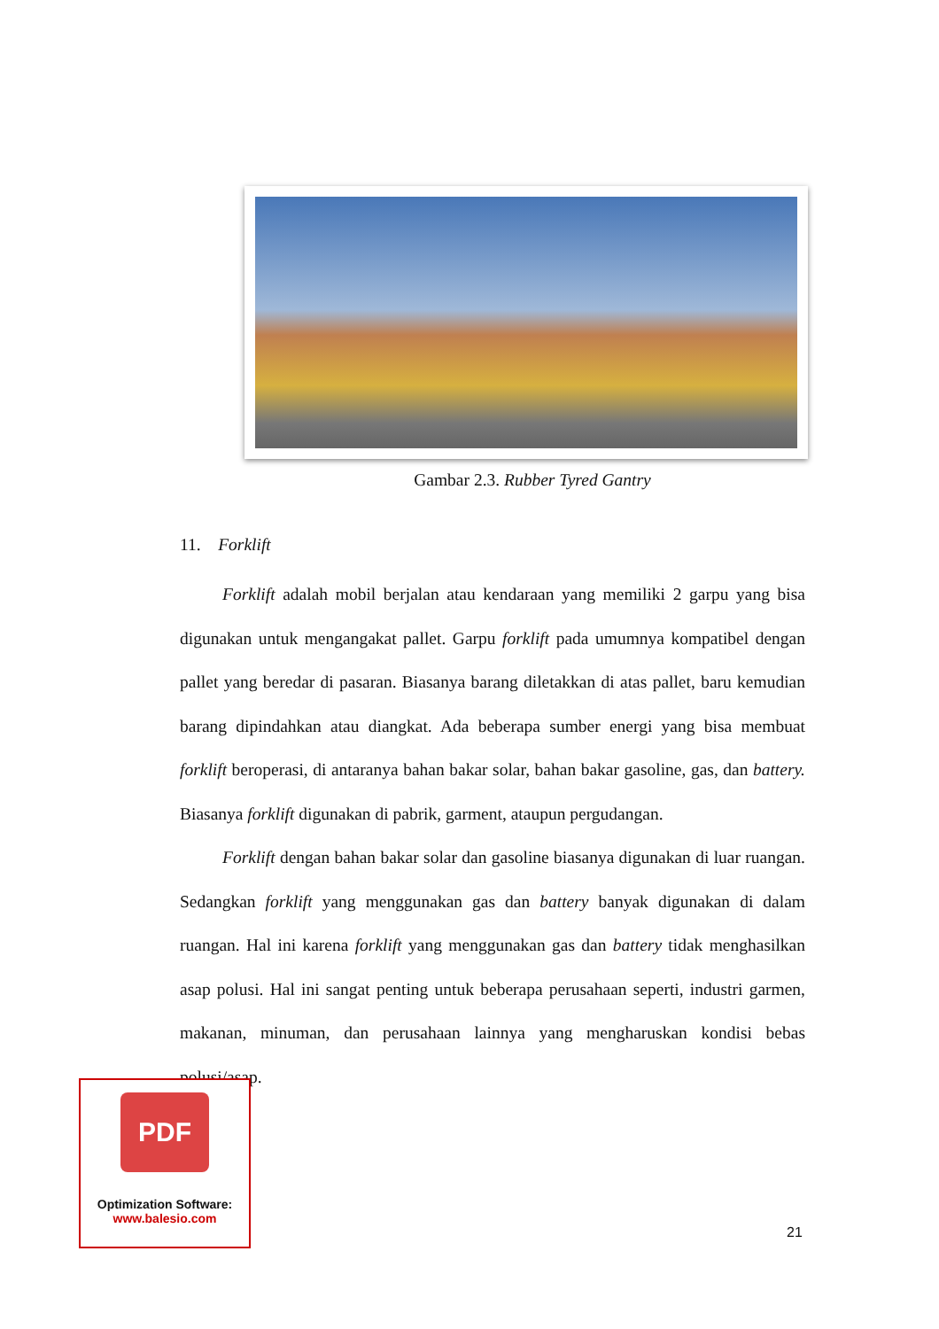Gambar 2.3. Rubber Tyred Gantry
11. Forklift
Forklift adalah mobil berjalan atau kendaraan yang memiliki 2 garpu yang bisa digunakan untuk mengangakat pallet. Garpu forklift pada umumnya kompatibel dengan pallet yang beredar di pasaran. Biasanya barang diletakkan di atas pallet, baru kemudian barang dipindahkan atau diangkat. Ada beberapa sumber energi yang bisa membuat forklift beroperasi, di antaranya bahan bakar solar, bahan bakar gasoline, gas, dan battery. Biasanya forklift digunakan di pabrik, garment, ataupun pergudangan.
Forklift dengan bahan bakar solar dan gasoline biasanya digunakan di luar ruangan. Sedangkan forklift yang menggunakan gas dan battery banyak digunakan di dalam ruangan. Hal ini karena forklift yang menggunakan gas dan battery tidak menghasilkan asap polusi. Hal ini sangat penting untuk beberapa perusahaan seperti, industri garmen, makanan, minuman, dan perusahaan lainnya yang mengharuskan kondisi bebas polusi/asap.
PDF
Optimization Software:
www.balesio.com
21